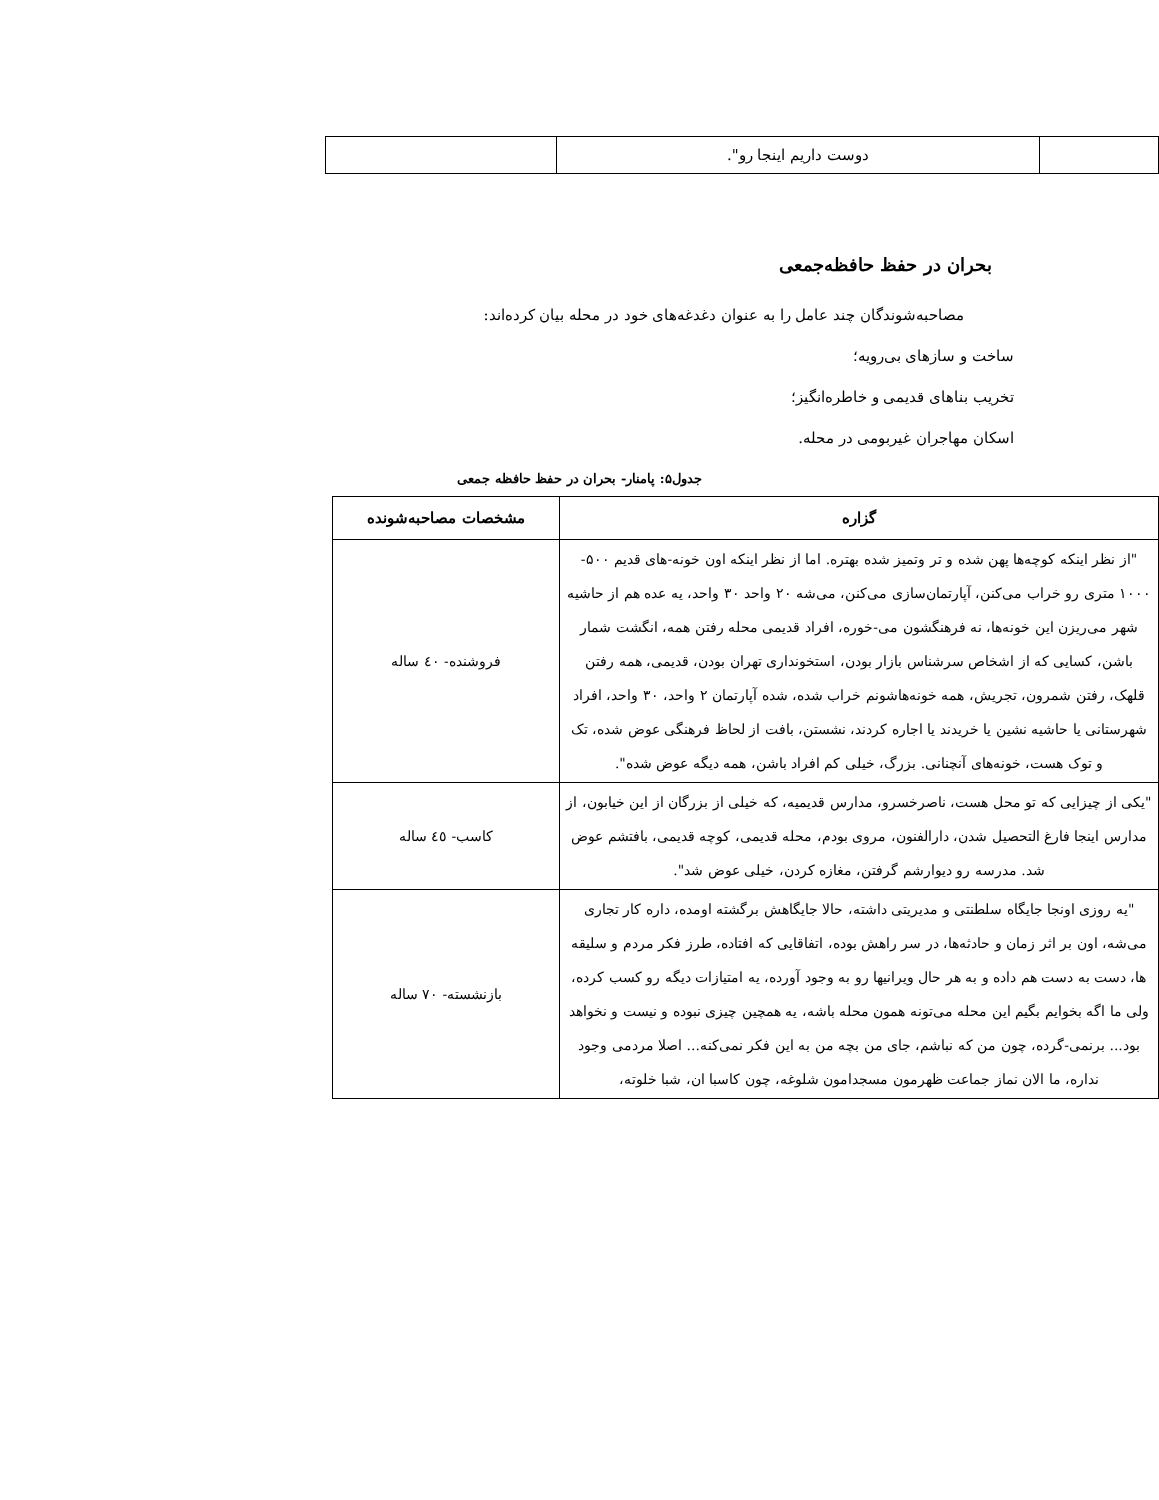| | دوست داریم اینجا رو". | |
بحران در حفظ حافظه‌جمعی
مصاحبه‌شوندگان چند عامل را به عنوان دغدغه‌های خود در محله بیان کرده‌اند:
ساخت و سازهای بی‌رویه؛
تخریب بناهای قدیمی و خاطره‌انگیز؛
اسکان مهاجران غیربومی در محله.
جدول۵: پامنار- بحران در حفظ حافظه جمعی
| گزاره | مشخصات مصاحبه‌شونده |
| --- | --- |
| "از نظر اینکه کوچه‌ها پهن شده و تر وتمیز شده بهتره. اما از نظر اینکه اون خونه-های قدیم ۵۰۰- ۱۰۰۰ متری رو خراب می‌کنن، آپارتمان‌سازی می‌کنن، می‌شه ۲۰ واحد ۳۰ واحد، یه عده هم از حاشیه شهر می‌ریزن این خونه‌ها، نه فرهنگشون می-خوره، افراد قدیمی محله رفتن همه، انگشت شمار باشن، کسایی که از اشخاص سرشناس بازار بودن، استخونداری تهران بودن، قدیمی، همه رفتن قلهک، رفتن شمرون، تجریش، همه خونه‌هاشونم خراب شده، شده آپارتمان ۲ واحد، ۳۰ واحد، افراد شهرستانی یا حاشیه نشین یا خریدند یا اجاره کردند، نشستن، بافت از لحاظ فرهنگی عوض شده، تک و توک هست، خونه‌های آنچنانی. بزرگ، خیلی کم افراد باشن، همه دیگه عوض شده". | فروشنده- ٤٠ ساله |
| "یکی از چیزایی که تو محل هست، ناصرخسرو، مدارس قدیمیه، که خیلی از بزرگان از این خیابون، از مدارس اینجا فارغ التحصیل شدن، دارالفنون، مروی بودم، محله قدیمی، کوچه قدیمی، بافتشم عوض شد. مدرسه رو دیوارشم گرفتن، مغازه کردن، خیلی عوض شد". | کاسب- ٤٥ ساله |
| "یه روزی اونجا جایگاه سلطنتی و مدیریتی داشته، حالا جایگاهش برگشته اومده، داره کار تجاری می‌شه، اون بر اثر زمان و حادثه‌ها، در سر راهش بوده، اتفاقایی که افتاده، طرز فکر مردم و سلیقه ها، دست به دست هم داده و به هر حال ویرانیها رو به وجود آورده، یه امتیازات دیگه رو کسب کرده، ولی ما اگه بخوایم بگیم این محله می‌تونه همون محله باشه، یه همچین چیزی نبوده و نیست و نخواهد بود... برنمی-گرده، چون من که نباشم، جای من بچه من به این فکر نمی‌کنه... اصلا مردمی وجود نداره، ما الان نماز جماعت ظهرمون مسجدامون شلوغه، چون کاسبا ان، شبا خلوته، | بازنشسته- ٧٠ ساله |